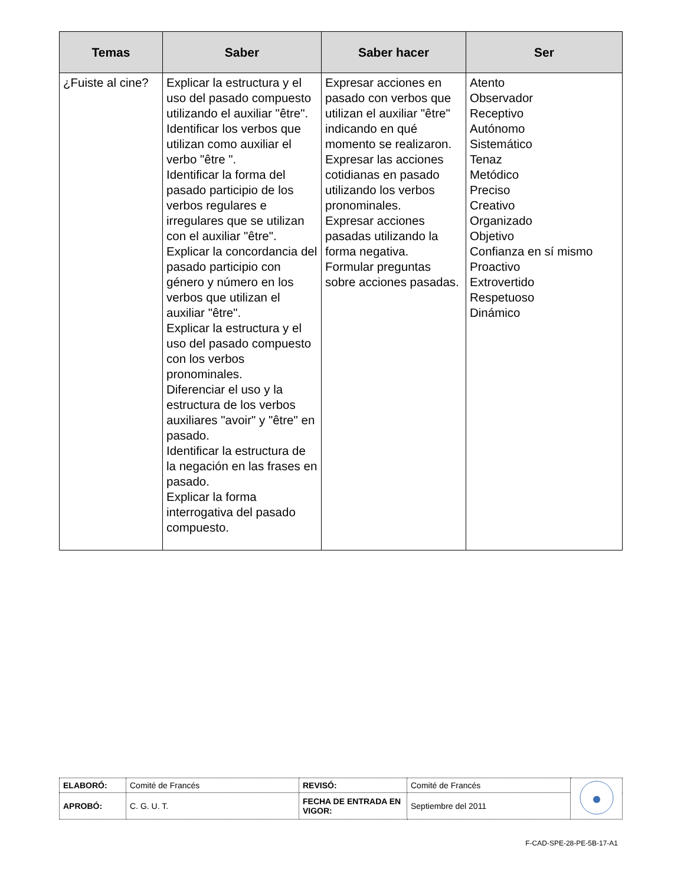| Temas | Saber | Saber hacer | Ser |
| --- | --- | --- | --- |
| ¿Fuiste al cine? | Explicar la estructura y el uso del pasado compuesto utilizando el auxiliar "être". Identificar los verbos que utilizan como auxiliar el verbo "être ". Identificar la forma del pasado participio de los verbos regulares e irregulares que se utilizan con el auxiliar "être". Explicar la concordancia del pasado participio con género y número en los verbos que utilizan el auxiliar "être". Explicar la estructura y el uso del pasado compuesto con los verbos pronominales. Diferenciar el uso y la estructura de los verbos auxiliares "avoir" y "être" en pasado. Identificar la estructura de la negación en las frases en pasado. Explicar la forma interrogativa del pasado compuesto. | Expresar acciones en pasado con verbos que utilizan el auxiliar "être" indicando en qué momento se realizaron. Expresar las acciones cotidianas en pasado utilizando los verbos pronominales. Expresar acciones pasadas utilizando la forma negativa. Formular preguntas sobre acciones pasadas. | Atento Observador Receptivo Autónomo Sistemático Tenaz Metódico Preciso Creativo Organizado Objetivo Confianza en sí mismo Proactivo Extrovertido Respetuoso Dinámico |
| ELABORÓ: | Comité de Francés | REVISÓ: | Comité de Francés | |
| APROBÓ: | C. G. U. T. | FECHA DE ENTRADA EN VIGOR: | Septiembre del 2011 | |
F-CAD-SPE-28-PE-5B-17-A1